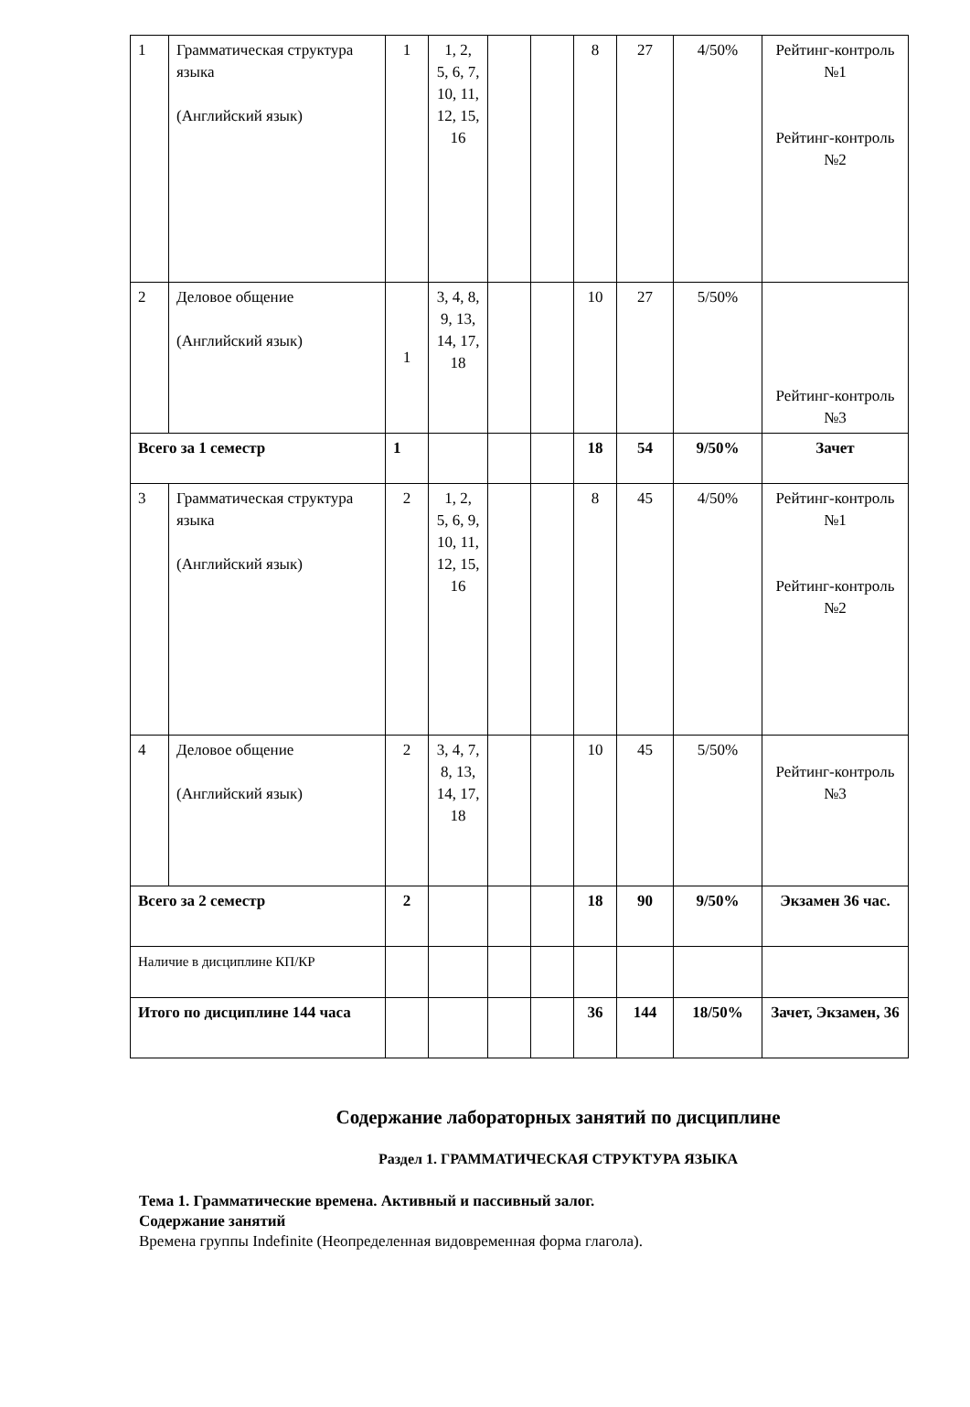| 1 | Грамматическая структура языка (Английский язык) | 1 | 1, 2, 5, 6, 7, 10, 11, 12, 15, 16 | | | 8 | 27 | 4/50% | Рейтинг-контроль №1 Рейтинг-контроль №2 |
| 2 | Деловое общение (Английский язык) | 1 | 3, 4, 8, 9, 13, 14, 17, 18 | | | 10 | 27 | 5/50% | Рейтинг-контроль №3 |
| Всего за 1 семестр | | 1 | | | | 18 | 54 | 9/50% | Зачет |
| 3 | Грамматическая структура языка (Английский язык) | 2 | 1, 2, 5, 6, 9, 10, 11, 12, 15, 16 | | | 8 | 45 | 4/50% | Рейтинг-контроль №1 Рейтинг-контроль №2 |
| 4 | Деловое общение (Английский язык) | 2 | 3, 4, 7, 8, 13, 14, 17, 18 | | | 10 | 45 | 5/50% | Рейтинг-контроль №3 |
| Всего за 2 семестр | | 2 | | | | 18 | 90 | 9/50% | Экзамен 36 час. |
| Наличие в дисциплине КП/КР | | | | | | | | | |
| Итого по дисциплине 144 часа | | | | | | 36 | 144 | 18/50% | Зачет, Экзамен, 36 |
Содержание лабораторных занятий по дисциплине
Раздел 1. ГРАММАТИЧЕСКАЯ СТРУКТУРА ЯЗЫКА
Тема 1. Грамматические времена. Активный и пассивный залог.
Содержание занятий
Времена группы Indefinite (Неопределенная видовременная форма глагола).